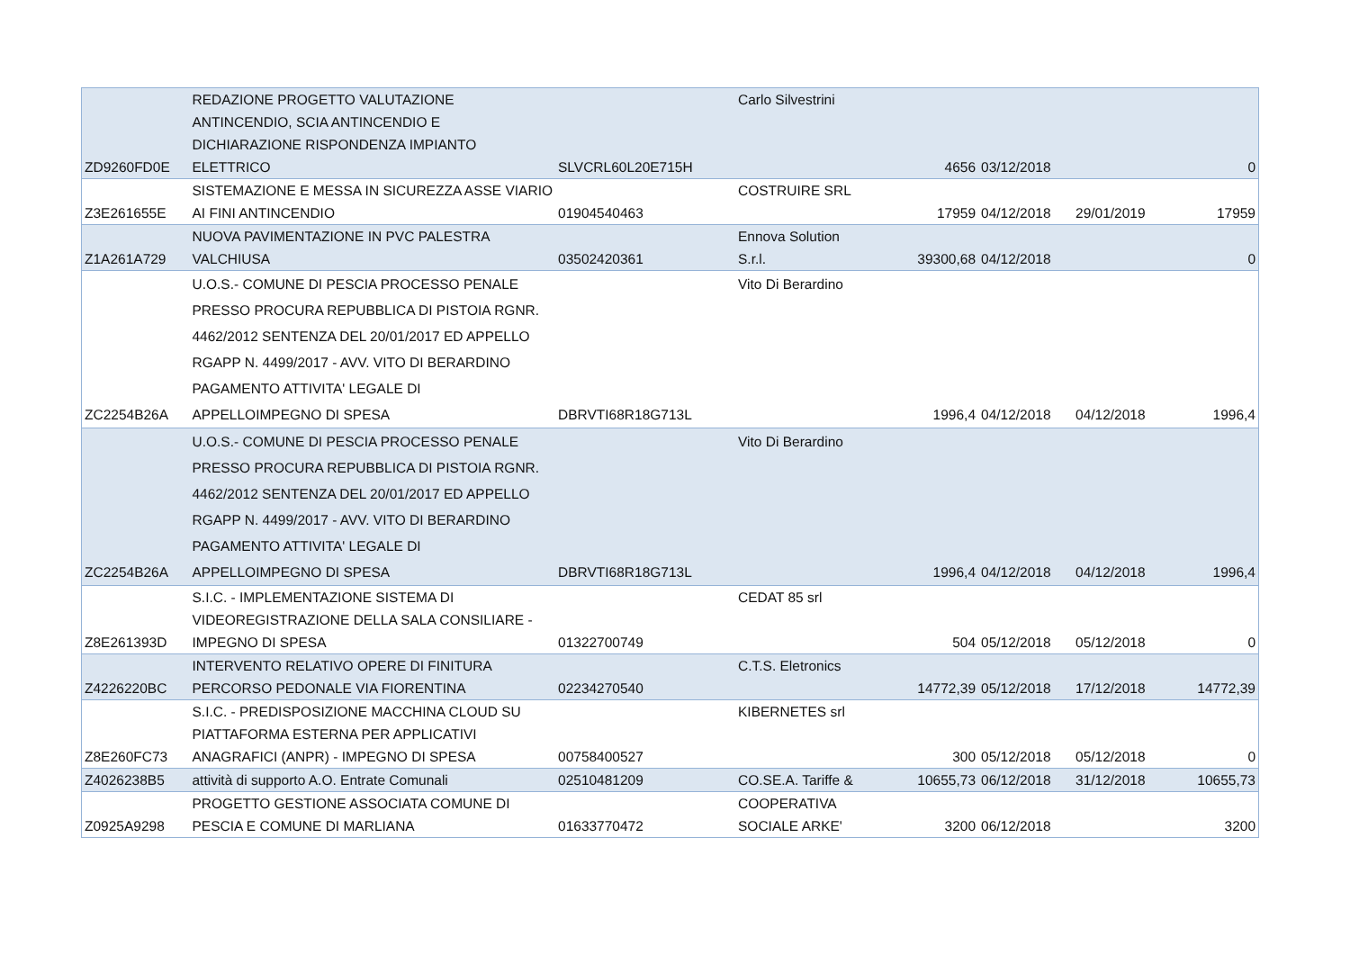| ZD9260FD0E | REDAZIONE PROGETTO VALUTAZIONE ANTINCENDIO, SCIA ANTINCENDIO E DICHIARAZIONE RISPONDENZA IMPIANTO ELETTRICO | SLVCRL60L20E715H | Carlo Silvestrini | 4656 | 03/12/2018 | | 0 |
| Z3E261655E | SISTEMAZIONE E MESSA IN SICUREZZA ASSE VIARIO AI FINI ANTINCENDIO | 01904540463 | COSTRUIRE SRL | 17959 | 04/12/2018 | 29/01/2019 | 17959 |
| Z1A261A729 | NUOVA PAVIMENTAZIONE IN PVC PALESTRA VALCHIUSA | 03502420361 | Ennova Solution S.r.l. | 39300,68 | 04/12/2018 | | 0 |
| ZC2254B26A | U.O.S.- COMUNE DI PESCIA PROCESSO PENALE PRESSO PROCURA REPUBBLICA DI PISTOIA RGNR. 4462/2012 SENTENZA DEL 20/01/2017 ED APPELLO RGAPP N. 4499/2017 - AVV. VITO DI BERARDINO PAGAMENTO ATTIVITA' LEGALE DI APPELLOIMPEGNO DI SPESA | DBRVTI68R18G713L | Vito Di Berardino | 1996,4 | 04/12/2018 | 04/12/2018 | 1996,4 |
| ZC2254B26A | U.O.S.- COMUNE DI PESCIA PROCESSO PENALE PRESSO PROCURA REPUBBLICA DI PISTOIA RGNR. 4462/2012 SENTENZA DEL 20/01/2017 ED APPELLO RGAPP N. 4499/2017 - AVV. VITO DI BERARDINO PAGAMENTO ATTIVITA' LEGALE DI APPELLOIMPEGNO DI SPESA | DBRVTI68R18G713L | Vito Di Berardino | 1996,4 | 04/12/2018 | 04/12/2018 | 1996,4 |
| Z8E261393D | S.I.C. - IMPLEMENTAZIONE SISTEMA DI VIDEOREGISTRAZIONE DELLA SALA CONSILIARE - IMPEGNO DI SPESA | 01322700749 | CEDAT 85 srl | 504 | 05/12/2018 | 05/12/2018 | 0 |
| Z4226220BC | INTERVENTO RELATIVO OPERE DI FINITURA PERCORSO PEDONALE VIA FIORENTINA | 02234270540 | C.T.S. Eletronics | 14772,39 | 05/12/2018 | 17/12/2018 | 14772,39 |
| Z8E260FC73 | S.I.C. - PREDISPOSIZIONE MACCHINA CLOUD SU PIATTAFORMA ESTERNA PER APPLICATIVI ANAGRAFICI (ANPR) - IMPEGNO DI SPESA | 00758400527 | KIBERNETES srl | 300 | 05/12/2018 | 05/12/2018 | 0 |
| Z4026238B5 | attività di supporto A.O. Entrate Comunali | 02510481209 | CO.SE.A. Tariffe & | 10655,73 | 06/12/2018 | 31/12/2018 | 10655,73 |
| Z0925A9298 | PROGETTO GESTIONE ASSOCIATA COMUNE DI PESCIA E COMUNE DI MARLIANA | 01633770472 | COOPERATIVA SOCIALE ARKE' | 3200 | 06/12/2018 | | 3200 |